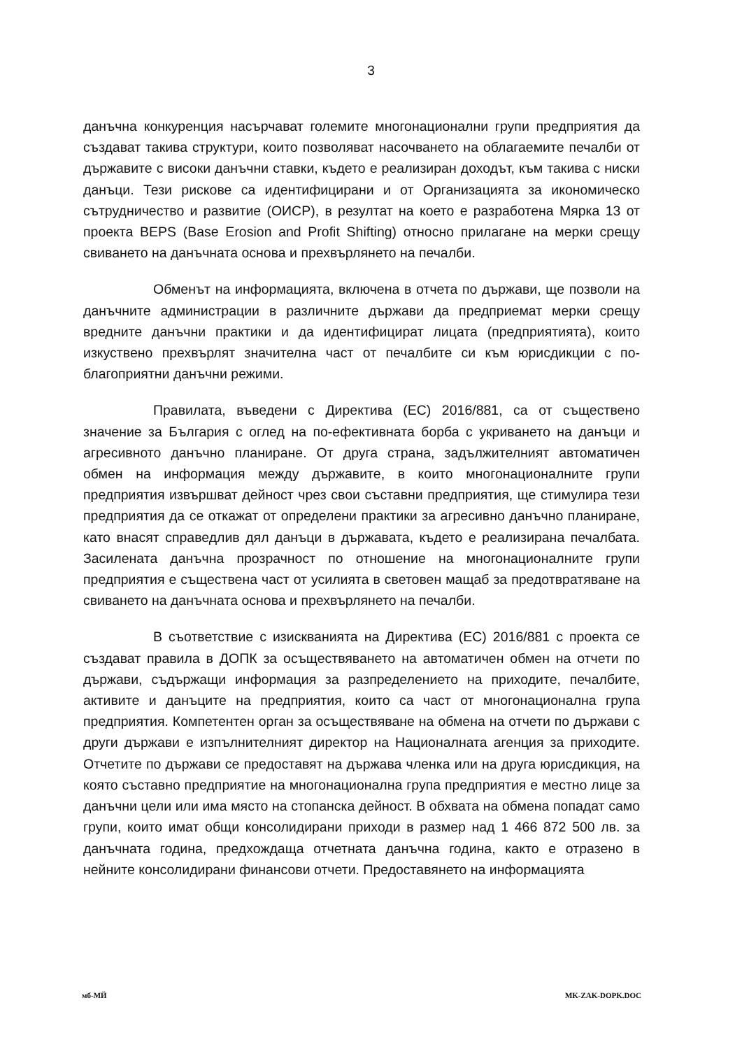3
данъчна конкуренция насърчават големите многонационални групи предприятия да създават такива структури, които позволяват насочването на облагаемите печалби от държавите с високи данъчни ставки, където е реализиран доходът, към такива с ниски данъци. Тези рискове са идентифицирани и от Организацията за икономическо сътрудничество и развитие (ОИСР), в резултат на което е разработена Мярка 13 от проекта BEPS (Base Erosion and Profit Shifting) относно прилагане на мерки срещу свиването на данъчната основа и прехвърлянето на печалби.
Обменът на информацията, включена в отчета по държави, ще позволи на данъчните администрации в различните държави да предприемат мерки срещу вредните данъчни практики и да идентифицират лицата (предприятията), които изкуствено прехвърлят значителна част от печалбите си към юрисдикции с по-благоприятни данъчни режими.
Правилата, въведени с Директива (ЕС) 2016/881, са от съществено значение за България с оглед на по-ефективната борба с укриването на данъци и агресивното данъчно планиране. От друга страна, задължителният автоматичен обмен на информация между държавите, в които многонационалните групи предприятия извършват дейност чрез свои съставни предприятия, ще стимулира тези предприятия да се откажат от определени практики за агресивно данъчно планиране, като внасят справедлив дял данъци в държавата, където е реализирана печалбата. Засилената данъчна прозрачност по отношение на многонационалните групи предприятия е съществена част от усилията в световен мащаб за предотвратяване на свиването на данъчната основа и прехвърлянето на печалби.
В съответствие с изискванията на Директива (ЕС) 2016/881 с проекта се създават правила в ДОПК за осъществяването на автоматичен обмен на отчети по държави, съдържащи информация за разпределението на приходите, печалбите, активите и данъците на предприятия, които са част от многонационална група предприятия. Компетентен орган за осъществяване на обмена на отчети по държави с други държави е изпълнителният директор на Националната агенция за приходите. Отчетите по държави се предоставят на държава членка или на друга юрисдикция, на която съставно предприятие на многонационална група предприятия е местно лице за данъчни цели или има място на стопанска дейност. В обхвата на обмена попадат само групи, които имат общи консолидирани приходи в размер над 1 466 872 500 лв. за данъчната година, предхождаща отчетната данъчна година, както е отразено в нейните консолидирани финансови отчети. Предоставянето на информацията
мб-МЙ MK-ZAK-DOPK.DOC